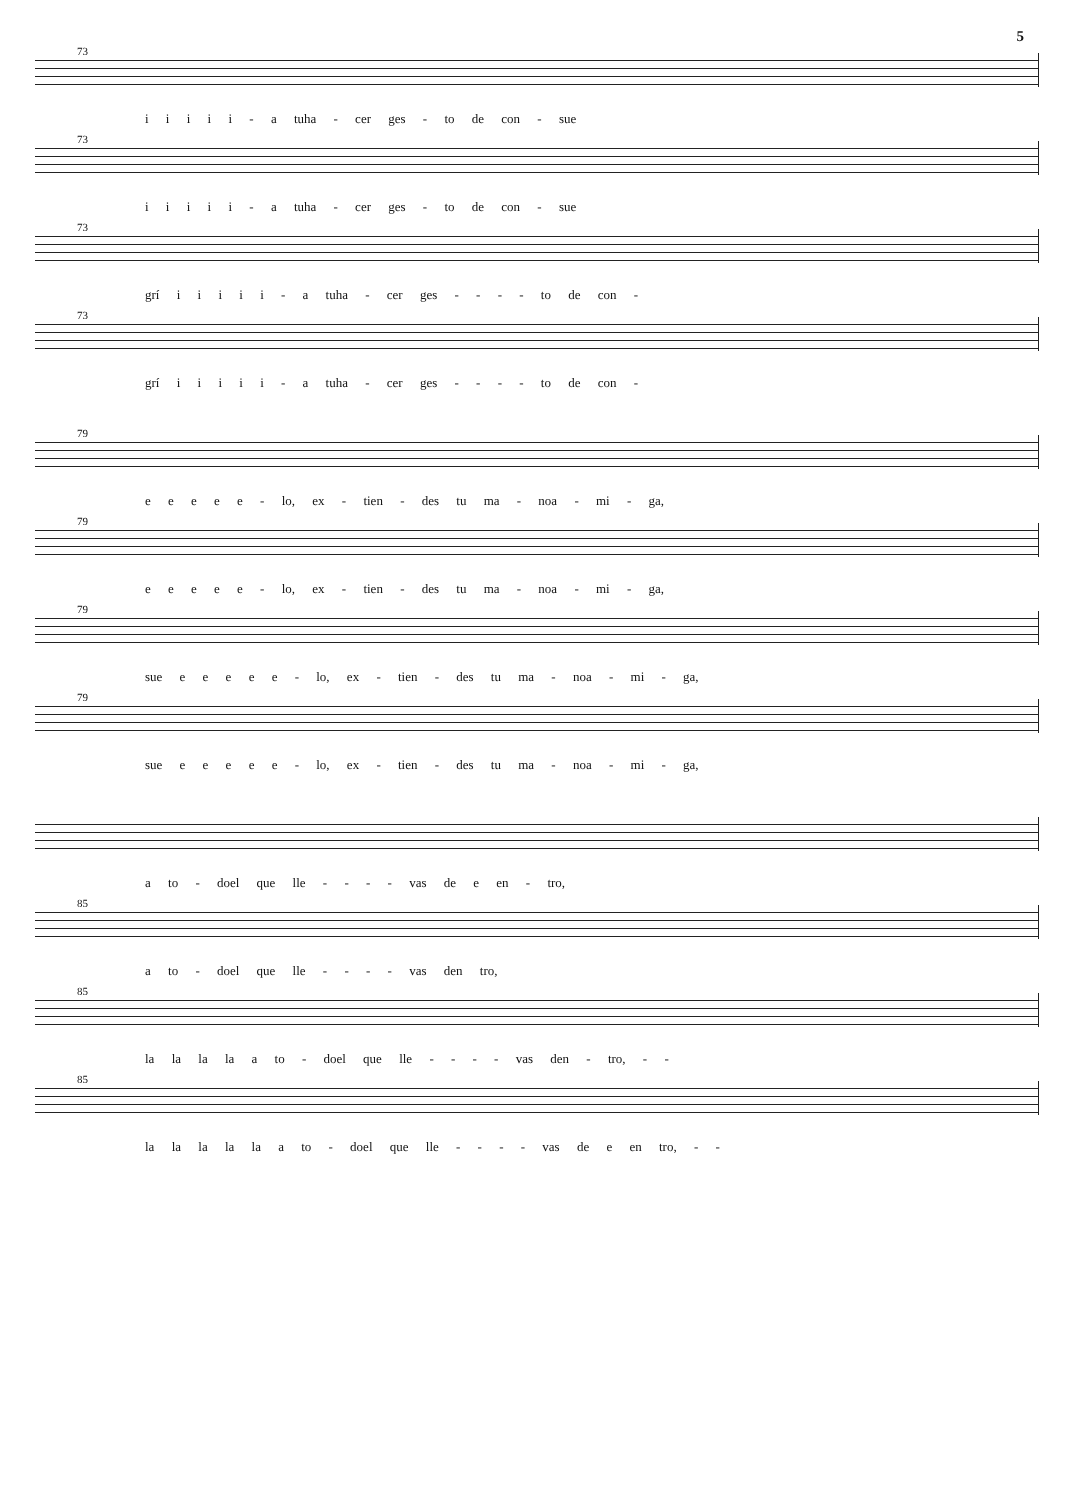5
73
i i i i i - a tuha - cer ges - to de con - sue
73
i i i i i - a tuha - cer ges - to de con - sue
73
grí i i i i i - a tuha - cer ges - - - - to de con -
73
grí i i i i i - a tuha - cer ges - - - - to de con -
79
e e e e e - lo, ex - tien - des tu ma - noa - mi - ga,
79
e e e e e - lo, ex - tien - des tu ma - noa - mi - ga,
79
sue e e e e e - lo, ex - tien - des tu ma - noa - mi - ga,
79
sue e e e e e - lo, ex - tien - des tu ma - noa - mi - ga,
a to - doel que lle - - - - vas de e en - tro,
85
a to - doel que lle - - - - vas den tro,
85
la la la la a to - doel que lle - - - - vas den - tro, - -
85
la la la la la a to - doel que lle - - - - vas de e en tro, - -